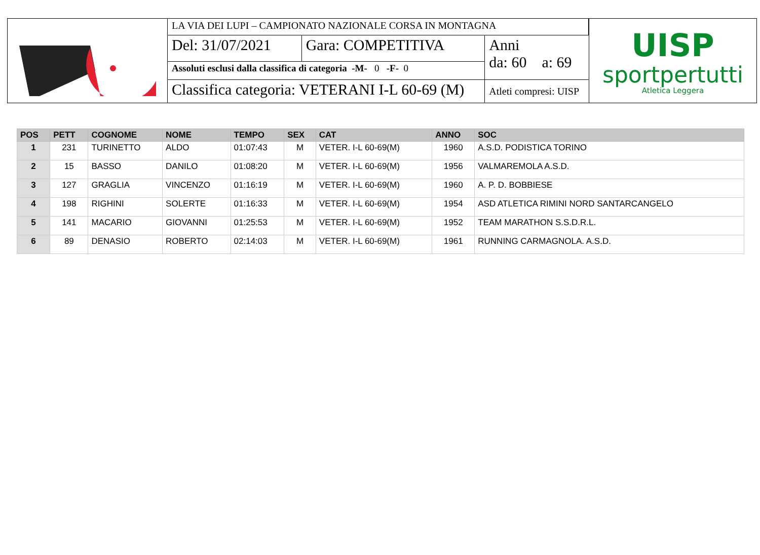| LA VIA DEI LUPI – CAMPIONATO NAZIONALE CORSA IN MONTAGNA | | |
| Del: 31/07/2021 | Gara: COMPETITIVA | Anni da: 60 a: 69 |
| Assoluti esclusi dalla classifica di categoria -M- 0 -F- 0 | | |
| Classifica categoria: VETERANI I-L 60-69 (M) | | Atleti compresi: UISP |
UISP
sportpertutti
Atletica Leggera
| POS | PETT | COGNOME | NOME | TEMPO | SEX | CAT | ANNO | SOC |
| --- | --- | --- | --- | --- | --- | --- | --- | --- |
| 1 | 231 | TURINETTO | ALDO | 01:07:43 | M | VETER. I-L 60-69(M) | 1960 | A.S.D. PODISTICA TORINO |
| 2 | 15 | BASSO | DANILO | 01:08:20 | M | VETER. I-L 60-69(M) | 1956 | VALMAREMOLA A.S.D. |
| 3 | 127 | GRAGLIA | VINCENZO | 01:16:19 | M | VETER. I-L 60-69(M) | 1960 | A. P. D. BOBBIESE |
| 4 | 198 | RIGHINI | SOLERTE | 01:16:33 | M | VETER. I-L 60-69(M) | 1954 | ASD ATLETICA RIMINI NORD SANTARCANGELO |
| 5 | 141 | MACARIO | GIOVANNI | 01:25:53 | M | VETER. I-L 60-69(M) | 1952 | TEAM MARATHON S.S.D.R.L. |
| 6 | 89 | DENASIO | ROBERTO | 02:14:03 | M | VETER. I-L 60-69(M) | 1961 | RUNNING CARMAGNOLA. A.S.D. |